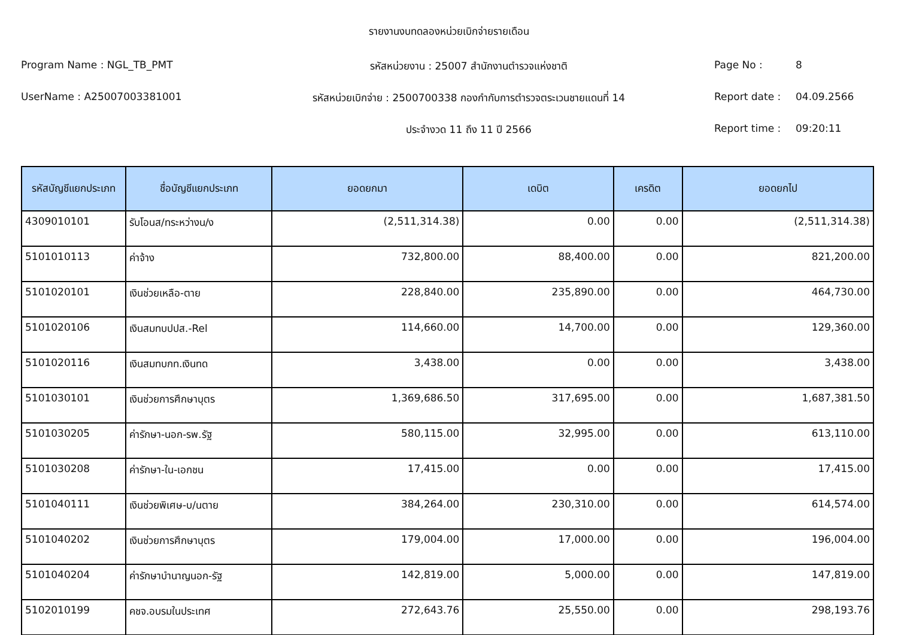รายงานงบทดลองหน่วยเบิกจ่ายรายเดือน
Program Name : NGL_TB_PMT รหัสหน่วยงาน : 25007 สำนักงานตำรวจแห่งชาติ Page No : 8
UserName : A25007003381001 รหัสหน่วยเบิกจ่าย : 2500700338 กองกำกับการตำรวจตระเวนชายแดนที่ 14 Report date : 04.09.2566
ประจำงวด 11 ถึง 11 ปี 2566 Report time : 09:20:11
| รหัสบัญชีแยกประเภท | ชื่อบัญชีแยกประเภท | ยอดยกมา | เดบิต | เครดิต | ยอดยกไป |
| --- | --- | --- | --- | --- | --- |
| 4309010101 | รับโอนส/ทระหว่างน/ง | (2,511,314.38) | 0.00 | 0.00 | (2,511,314.38) |
| 5101010113 | ค่าจ้าง | 732,800.00 | 88,400.00 | 0.00 | 821,200.00 |
| 5101020101 | เงินช่วยเหลือ-ตาย | 228,840.00 | 235,890.00 | 0.00 | 464,730.00 |
| 5101020106 | เงินสมทบปปส.-Rel | 114,660.00 | 14,700.00 | 0.00 | 129,360.00 |
| 5101020116 | เงินสมทบกท.เงินทด | 3,438.00 | 0.00 | 0.00 | 3,438.00 |
| 5101030101 | เงินช่วยการศึกษาบุตร | 1,369,686.50 | 317,695.00 | 0.00 | 1,687,381.50 |
| 5101030205 | ค่ารักษา-นอก-รพ.รัฐ | 580,115.00 | 32,995.00 | 0.00 | 613,110.00 |
| 5101030208 | ค่ารักษา-ใน-เอกชน | 17,415.00 | 0.00 | 0.00 | 17,415.00 |
| 5101040111 | เงินช่วยพิเศษ-บ/นตาย | 384,264.00 | 230,310.00 | 0.00 | 614,574.00 |
| 5101040202 | เงินช่วยการศึกษาบุตร | 179,004.00 | 17,000.00 | 0.00 | 196,004.00 |
| 5101040204 | ค่ารักษาบำนาญนอก-รัฐ | 142,819.00 | 5,000.00 | 0.00 | 147,819.00 |
| 5102010199 | คชจ.อบรมในประเทศ | 272,643.76 | 25,550.00 | 0.00 | 298,193.76 |